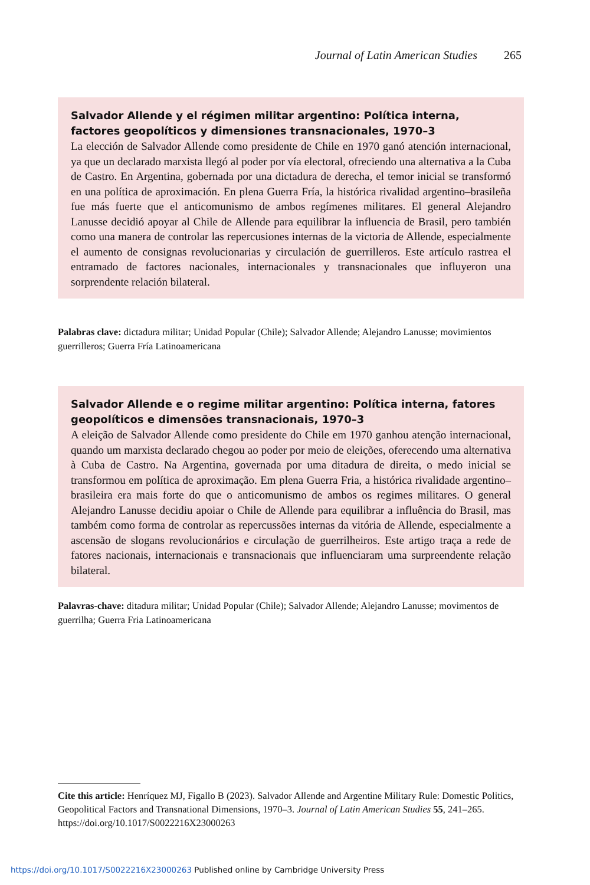Journal of Latin American Studies 265
Salvador Allende y el régimen militar argentino: Política interna, factores geopolíticos y dimensiones transnacionales, 1970–3
La elección de Salvador Allende como presidente de Chile en 1970 ganó atención internacional, ya que un declarado marxista llegó al poder por vía electoral, ofreciendo una alternativa a la Cuba de Castro. En Argentina, gobernada por una dictadura de derecha, el temor inicial se transformó en una política de aproximación. En plena Guerra Fría, la histórica rivalidad argentino–brasileña fue más fuerte que el anticomunismo de ambos regímenes militares. El general Alejandro Lanusse decidió apoyar al Chile de Allende para equilibrar la influencia de Brasil, pero también como una manera de controlar las repercusiones internas de la victoria de Allende, especialmente el aumento de consignas revolucionarias y circulación de guerrilleros. Este artículo rastrea el entramado de factores nacionales, internacionales y transnacionales que influyeron una sorprendente relación bilateral.
Palabras clave: dictadura militar; Unidad Popular (Chile); Salvador Allende; Alejandro Lanusse; movimientos guerrilleros; Guerra Fría Latinoamericana
Salvador Allende e o regime militar argentino: Política interna, fatores geopolíticos e dimensões transnacionais, 1970–3
A eleição de Salvador Allende como presidente do Chile em 1970 ganhou atenção internacional, quando um marxista declarado chegou ao poder por meio de eleições, oferecendo uma alternativa à Cuba de Castro. Na Argentina, governada por uma ditadura de direita, o medo inicial se transformou em política de aproximação. Em plena Guerra Fria, a histórica rivalidade argentino–brasileira era mais forte do que o anticomunismo de ambos os regimes militares. O general Alejandro Lanusse decidiu apoiar o Chile de Allende para equilibrar a influência do Brasil, mas também como forma de controlar as repercussões internas da vitória de Allende, especialmente a ascensão de slogans revolucionários e circulação de guerrilheiros. Este artigo traça a rede de fatores nacionais, internacionais e transnacionais que influenciaram uma surpreendente relação bilateral.
Palavras-chave: ditadura militar; Unidad Popular (Chile); Salvador Allende; Alejandro Lanusse; movimentos de guerrilha; Guerra Fria Latinoamericana
Cite this article: Henríquez MJ, Figallo B (2023). Salvador Allende and Argentine Military Rule: Domestic Politics, Geopolitical Factors and Transnational Dimensions, 1970–3. Journal of Latin American Studies 55, 241–265. https://doi.org/10.1017/S0022216X23000263
https://doi.org/10.1017/S0022216X23000263 Published online by Cambridge University Press